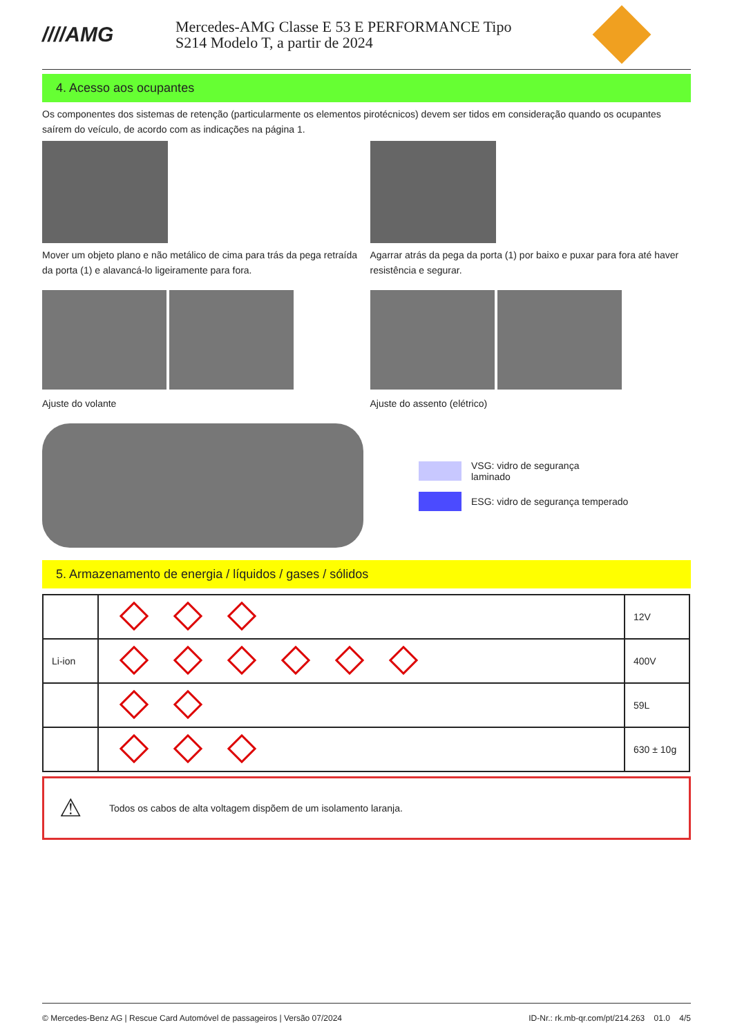////AMG
Mercedes-AMG Classe E 53 E PERFORMANCE Tipo
S214 Modelo T, a partir de 2024
4. Acesso aos ocupantes
Os componentes dos sistemas de retenção (particularmente os elementos pirotécnicos) devem ser tidos em consideração quando os ocupantes saírem do veículo, de acordo com as indicações na página 1.
Mover um objeto plano e não metálico de cima para trás da pega retraída da porta (1) e alavancá-lo ligeiramente para fora.
Agarrar atrás da pega da porta (1) por baixo e puxar para fora até haver resistência e segurar.
Ajuste do volante Ajuste do assento (elétrico)
VSG: vidro de segurança
laminado
ESG: vidro de segurança temperado
5. Armazenamento de energia / líquidos / gases / sólidos
| | | 12V |
| Li-ion | | 400V |
| | | 59L |
| | | 630 ± 10g |
⚠ Todos os cabos de alta voltagem dispõem de um isolamento laranja.
© Mercedes-Benz AG | Rescue Card Automóvel de passageiros | Versão 07/2024 ID-Nr.: rk.mb-qr.com/pt/214.263 01.0 4/5